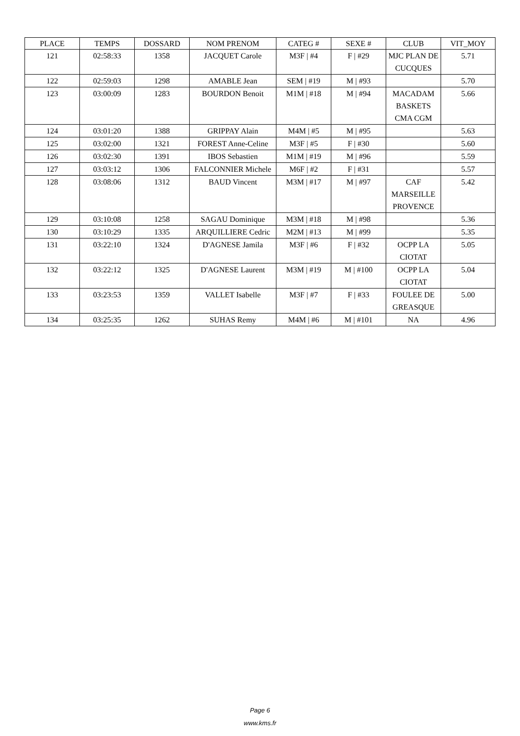| PLACE | TEMPS | DOSSARD | NOM PRENOM | CATEG # | SEXE # | CLUB | VIT_MOY |
| --- | --- | --- | --- | --- | --- | --- | --- |
| 121 | 02:58:33 | 1358 | JACQUET Carole | M3F / #4 | F / #29 | MJC PLAN DE CUCQUES | 5.71 |
| 122 | 02:59:03 | 1298 | AMABLE Jean | SEM / #19 | M / #93 | | 5.70 |
| 123 | 03:00:09 | 1283 | BOURDON Benoit | M1M / #18 | M / #94 | MACADAM BASKETS CMA CGM | 5.66 |
| 124 | 03:01:20 | 1388 | GRIPPAY Alain | M4M / #5 | M / #95 | | 5.63 |
| 125 | 03:02:00 | 1321 | FOREST Anne-Celine | M3F / #5 | F / #30 | | 5.60 |
| 126 | 03:02:30 | 1391 | IBOS Sebastien | M1M / #19 | M / #96 | | 5.59 |
| 127 | 03:03:12 | 1306 | FALCONNIER Michele | M6F / #2 | F / #31 | | 5.57 |
| 128 | 03:08:06 | 1312 | BAUD Vincent | M3M / #17 | M / #97 | CAF MARSEILLE PROVENCE | 5.42 |
| 129 | 03:10:08 | 1258 | SAGAU Dominique | M3M / #18 | M / #98 | | 5.36 |
| 130 | 03:10:29 | 1335 | ARQUILLIERE Cedric | M2M / #13 | M / #99 | | 5.35 |
| 131 | 03:22:10 | 1324 | D'AGNESE Jamila | M3F / #6 | F / #32 | OCPP LA CIOTAT | 5.05 |
| 132 | 03:22:12 | 1325 | D'AGNESE Laurent | M3M / #19 | M / #100 | OCPP LA CIOTAT | 5.04 |
| 133 | 03:23:53 | 1359 | VALLET Isabelle | M3F / #7 | F / #33 | FOULEE DE GREASQUE | 5.00 |
| 134 | 03:25:35 | 1262 | SUHAS Remy | M4M / #6 | M / #101 | NA | 4.96 |
Page 6
www.kms.fr